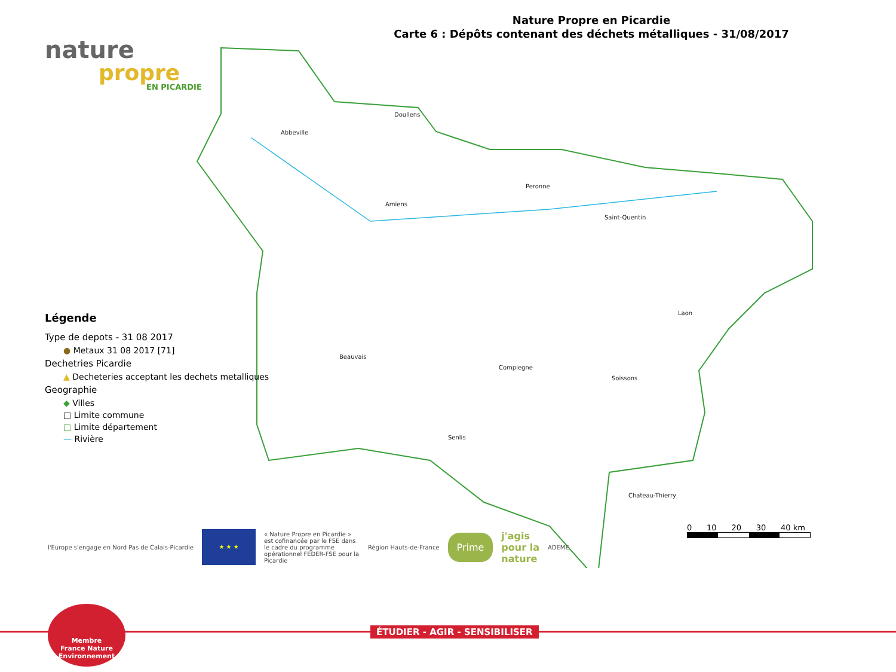Nature Propre en Picardie
Carte 6 : Dépôts contenant des déchets métalliques - 31/08/2017
nature
propre
EN PICARDIE
Doullens
Abbeville
Amiens
Peronne
Saint-Quentin
Laon
Beauvais
Compiegne
Soissons
Senlis
Chateau-Thierry
Légende
Type de depots - 31 08 2017
● Metaux 31 08 2017 [71]
Dechetries Picardie
▲ Decheteries acceptant les dechets metalliques
Geographie
◆ Villes
□ Limite commune
□ Limite département
— Rivière
0 10 20 30 40 km
l'Europe s'engage en Nord Pas de Calais-Picardie
★ ★ ★
« Nature Propre en Picardie » est cofinancée par le FSE dans le cadre du programme opérationnel FEDER-FSE pour la Picardie
Région Hauts-de-France
Prime
j'agis
pour la
nature
ADEME
ÉTUDIER - AGIR - SENSIBILISER
Membre
France Nature Environnement